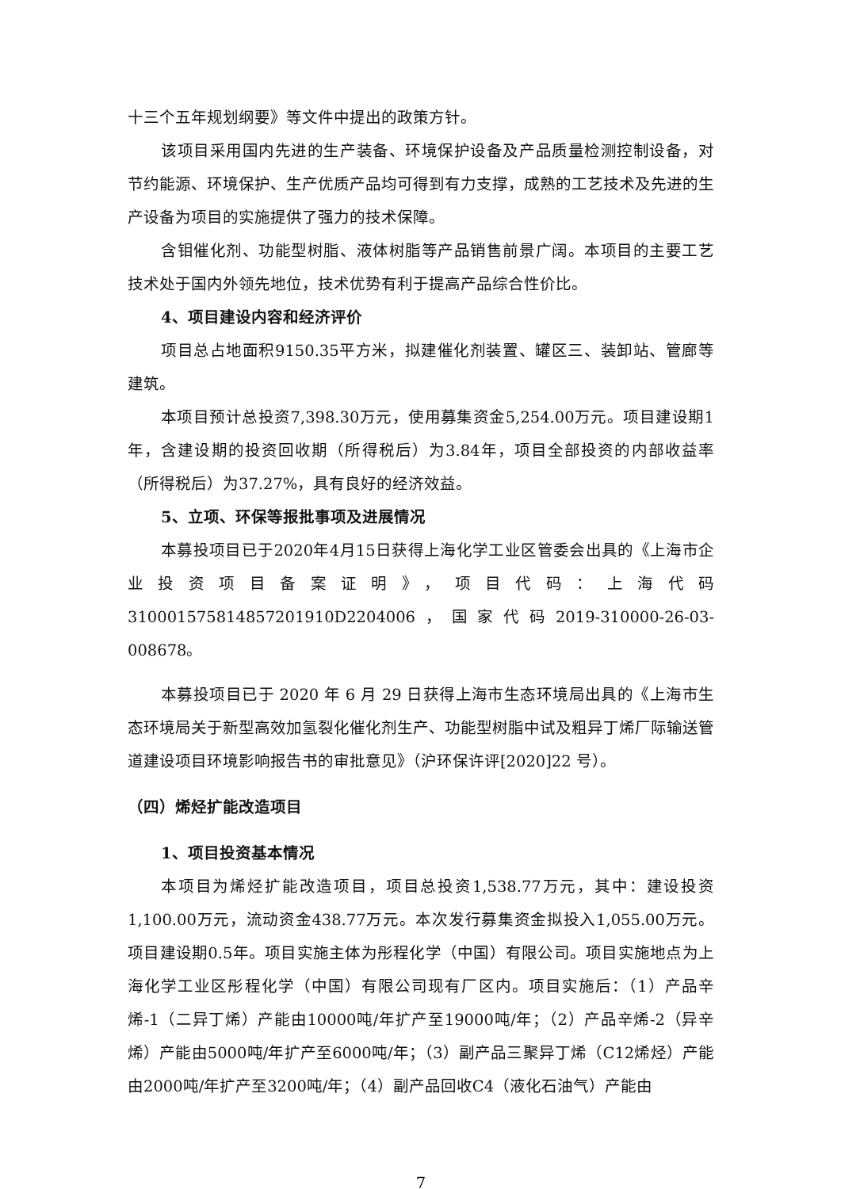十三个五年规划纲要》等文件中提出的政策方针。
该项目采用国内先进的生产装备、环境保护设备及产品质量检测控制设备，对节约能源、环境保护、生产优质产品均可得到有力支撑，成熟的工艺技术及先进的生产设备为项目的实施提供了强力的技术保障。
含钼催化剂、功能型树脂、液体树脂等产品销售前景广阔。本项目的主要工艺技术处于国内外领先地位，技术优势有利于提高产品综合性价比。
4、项目建设内容和经济评价
项目总占地面积9150.35平方米，拟建催化剂装置、罐区三、装卸站、管廊等建筑。
本项目预计总投资7,398.30万元，使用募集资金5,254.00万元。项目建设期1年，含建设期的投资回收期（所得税后）为3.84年，项目全部投资的内部收益率（所得税后）为37.27%，具有良好的经济效益。
5、立项、环保等报批事项及进展情况
本募投项目已于2020年4月15日获得上海化学工业区管委会出具的《上海市企业投资项目备案证明》，项目代码：上海代码310001575814857201910D2204006，国家代码2019-310000-26-03-008678。
本募投项目已于 2020 年 6 月 29 日获得上海市生态环境局出具的《上海市生态环境局关于新型高效加氢裂化催化剂生产、功能型树脂中试及粗异丁烯厂际输送管道建设项目环境影响报告书的审批意见》（沪环保许评[2020]22 号）。
（四）烯烃扩能改造项目
1、项目投资基本情况
本项目为烯烃扩能改造项目，项目总投资1,538.77万元，其中：建设投资1,100.00万元，流动资金438.77万元。本次发行募集资金拟投入1,055.00万元。项目建设期0.5年。项目实施主体为彤程化学（中国）有限公司。项目实施地点为上海化学工业区彤程化学（中国）有限公司现有厂区内。项目实施后：（1）产品辛烯-1（二异丁烯）产能由10000吨/年扩产至19000吨/年；（2）产品辛烯-2（异辛烯）产能由5000吨/年扩产至6000吨/年；（3）副产品三聚异丁烯（C12烯烃）产能由2000吨/年扩产至3200吨/年；（4）副产品回收C4（液化石油气）产能由
7